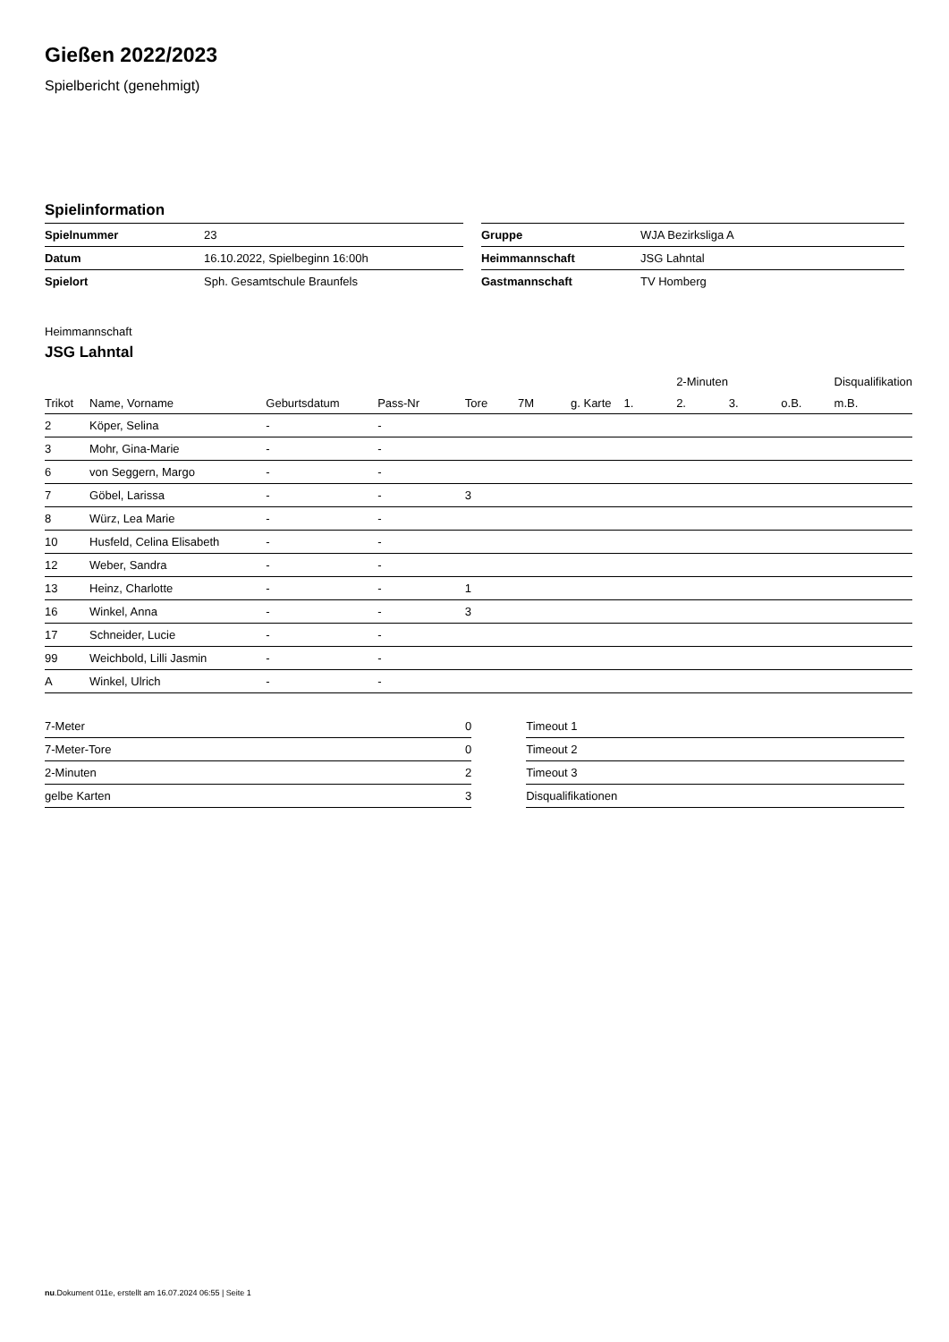Gießen 2022/2023
Spielbericht (genehmigt)
Spielinformation
| Spielnummer | 23 |
| Datum | 16.10.2022, Spielbeginn 16:00h |
| Spielort | Sph. Gesamtschule Braunfels |
| Gruppe | WJA Bezirksliga A |
| Heimmannschaft | JSG Lahntal |
| Gastmannschaft | TV Homberg |
Heimmannschaft
JSG Lahntal
| | | | | | | | | 2-Minuten | | | Disqualifikation |
| --- | --- | --- | --- | --- | --- | --- | --- | --- | --- | --- | --- |
| Trikot | Name, Vorname | Geburtsdatum | Pass-Nr | Tore | 7M | g. Karte | 1. | 2. | 3. | o.B. | m.B. |
| 2 | Köper, Selina | - | - | | | | | | | | |
| 3 | Mohr, Gina-Marie | - | - | | | | | | | | |
| 6 | von Seggern, Margo | - | - | | | | | | | | |
| 7 | Göbel, Larissa | - | - | 3 | | | | | | | |
| 8 | Würz, Lea Marie | - | - | | | | | | | | |
| 10 | Husfeld, Celina Elisabeth | - | - | | | | | | | | |
| 12 | Weber, Sandra | - | - | | | | | | | | |
| 13 | Heinz, Charlotte | - | - | 1 | | | | | | | |
| 16 | Winkel, Anna | - | - | 3 | | | | | | | |
| 17 | Schneider, Lucie | - | - | | | | | | | | |
| 99 | Weichbold, Lilli Jasmin | - | - | | | | | | | | |
| A | Winkel, Ulrich | - | - | | | | | | | | |
| 7-Meter | 0 |
| 7-Meter-Tore | 0 |
| 2-Minuten | 2 |
| gelbe Karten | 3 |
| Timeout 1 |
| Timeout 2 |
| Timeout 3 |
| Disqualifikationen |
nu.Dokument 011e, erstellt am 16.07.2024 06:55 | Seite 1